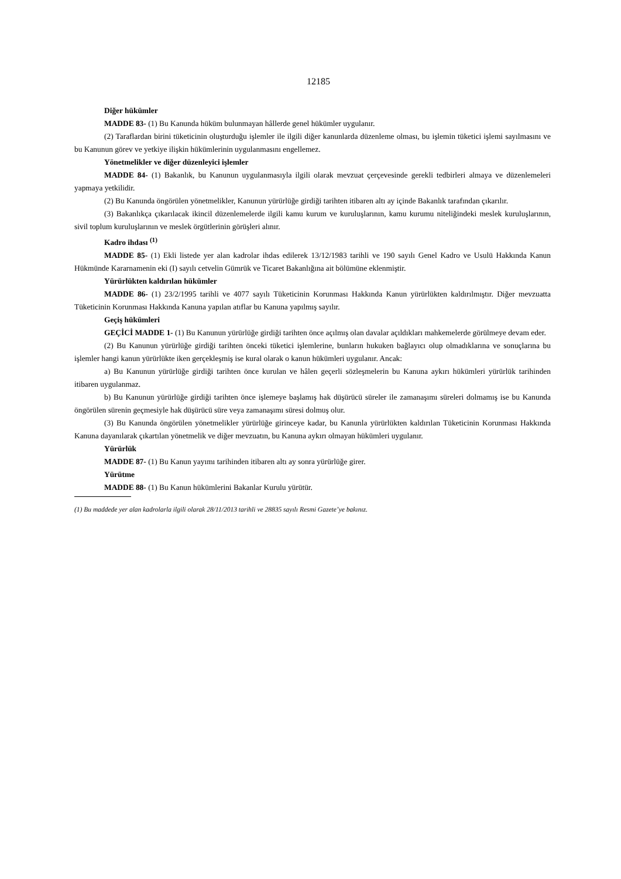12185
Diğer hükümler
MADDE 83- (1) Bu Kanunda hüküm bulunmayan hâllerde genel hükümler uygulanır.
(2) Taraflardan birini tüketicinin oluşturduğu işlemler ile ilgili diğer kanunlarda düzenleme olması, bu işlemin tüketici işlemi sayılmasını ve bu Kanunun görev ve yetkiye ilişkin hükümlerinin uygulanmasını engellemez.
Yönetmelikler ve diğer düzenleyici işlemler
MADDE 84- (1) Bakanlık, bu Kanunun uygulanmasıyla ilgili olarak mevzuat çerçevesinde gerekli tedbirleri almaya ve düzenlemeleri yapmaya yetkilidir.
(2) Bu Kanunda öngörülen yönetmelikler, Kanunun yürürlüğe girdiği tarihten itibaren altı ay içinde Bakanlık tarafından çıkarılır.
(3) Bakanlıkça çıkarılacak ikincil düzenlemelerde ilgili kamu kurum ve kuruluşlarının, kamu kurumu niteliğindeki meslek kuruluşlarının, sivil toplum kuruluşlarının ve meslek örgütlerinin görüşleri alınır.
Kadro ihdası <sup>(1)</sup>
MADDE 85- (1) Ekli listede yer alan kadrolar ihdas edilerek 13/12/1983 tarihli ve 190 sayılı Genel Kadro ve Usulü Hakkında Kanun Hükmünde Kararnamenin eki (I) sayılı cetvelin Gümrük ve Ticaret Bakanlığına ait bölümüne eklenmiştir.
Yürürlükten kaldırılan hükümler
MADDE 86- (1) 23/2/1995 tarihli ve 4077 sayılı Tüketicinin Korunması Hakkında Kanun yürürlükten kaldırılmıştır. Diğer mevzuatta Tüketicinin Korunması Hakkında Kanuna yapılan atıflar bu Kanuna yapılmış sayılır.
Geçiş hükümleri
GEÇİCİ MADDE 1- (1) Bu Kanunun yürürlüğe girdiği tarihten önce açılmış olan davalar açıldıkları mahkemelerde görülmeye devam eder.
(2) Bu Kanunun yürürlüğe girdiği tarihten önceki tüketici işlemlerine, bunların hukuken bağlayıcı olup olmadıklarına ve sonuçlarına bu işlemler hangi kanun yürürlükte iken gerçekleşmiş ise kural olarak o kanun hükümleri uygulanır. Ancak:
a) Bu Kanunun yürürlüğe girdiği tarihten önce kurulan ve hâlen geçerli sözleşmelerin bu Kanuna aykırı hükümleri yürürlük tarihinden itibaren uygulanmaz.
b) Bu Kanunun yürürlüğe girdiği tarihten önce işlemeye başlamış hak düşürücü süreler ile zamanaşımı süreleri dolmamış ise bu Kanunda öngörülen sürenin geçmesiyle hak düşürücü süre veya zamanaşımı süresi dolmuş olur.
(3) Bu Kanunda öngörülen yönetmelikler yürürlüğe girinceye kadar, bu Kanunla yürürlükten kaldırılan Tüketicinin Korunması Hakkında Kanuna dayanılarak çıkartılan yönetmelik ve diğer mevzuatın, bu Kanuna aykırı olmayan hükümleri uygulanır.
Yürürlük
MADDE 87- (1) Bu Kanun yayımı tarihinden itibaren altı ay sonra yürürlüğe girer.
Yürütme
MADDE 88- (1) Bu Kanun hükümlerini Bakanlar Kurulu yürütür.
(1) Bu maddede yer alan kadrolarla ilgili olarak 28/11/2013 tarihli ve 28835 sayılı Resmi Gazete’ye bakınız.